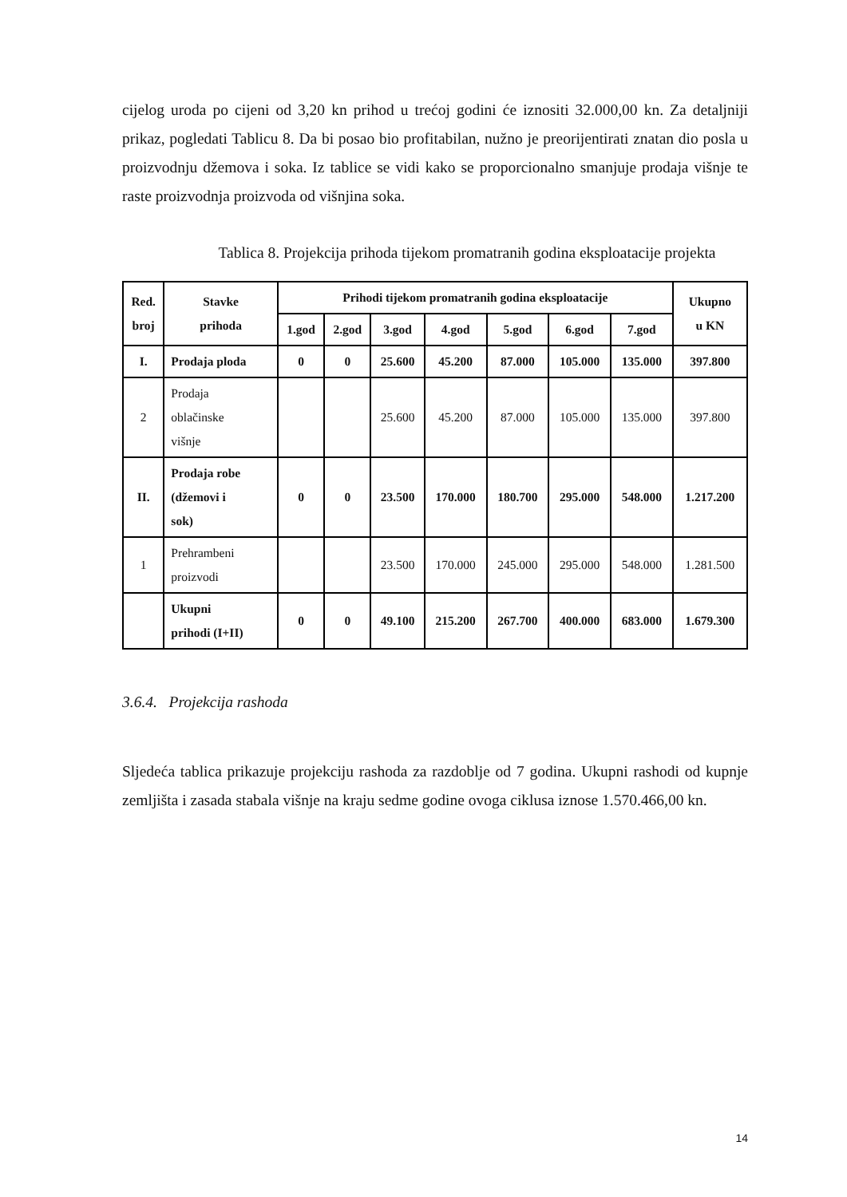cijelog uroda po cijeni od 3,20 kn prihod u trećoj godini će iznositi 32.000,00 kn. Za detaljniji prikaz, pogledati Tablicu 8. Da bi posao bio profitabilan, nužno je preorijentirati znatan dio posla u proizvodnju džemova i soka. Iz tablice se vidi kako se proporcionalno smanjuje prodaja višnje te raste proizvodnja proizvoda od višnjina soka.
Tablica 8. Projekcija prihoda tijekom promatranih godina eksploatacije projekta
| Red. broj | Stavke prihoda | Prihodi tijekom promatranih godina eksploatacije | | | | | | | Ukupno u KN |
| --- | --- | --- | --- | --- | --- | --- | --- | --- | --- |
| | | 1.god | 2.god | 3.god | 4.god | 5.god | 6.god | 7.god | |
| I. | Prodaja ploda | 0 | 0 | 25.600 | 45.200 | 87.000 | 105.000 | 135.000 | 397.800 |
| 2 | Prodaja oblačinske višnje | | | 25.600 | 45.200 | 87.000 | 105.000 | 135.000 | 397.800 |
| II. | Prodaja robe (džemovi i sok) | 0 | 0 | 23.500 | 170.000 | 180.700 | 295.000 | 548.000 | 1.217.200 |
| 1 | Prehrambeni proizvodi | | | 23.500 | 170.000 | 245.000 | 295.000 | 548.000 | 1.281.500 |
| | Ukupni prihodi (I+II) | 0 | 0 | 49.100 | 215.200 | 267.700 | 400.000 | 683.000 | 1.679.300 |
3.6.4. Projekcija rashoda
Sljedeća tablica prikazuje projekciju rashoda za razdoblje od 7 godina. Ukupni rashodi od kupnje zemljišta i zasada stabala višnje na kraju sedme godine ovoga ciklusa iznose 1.570.466,00 kn.
14